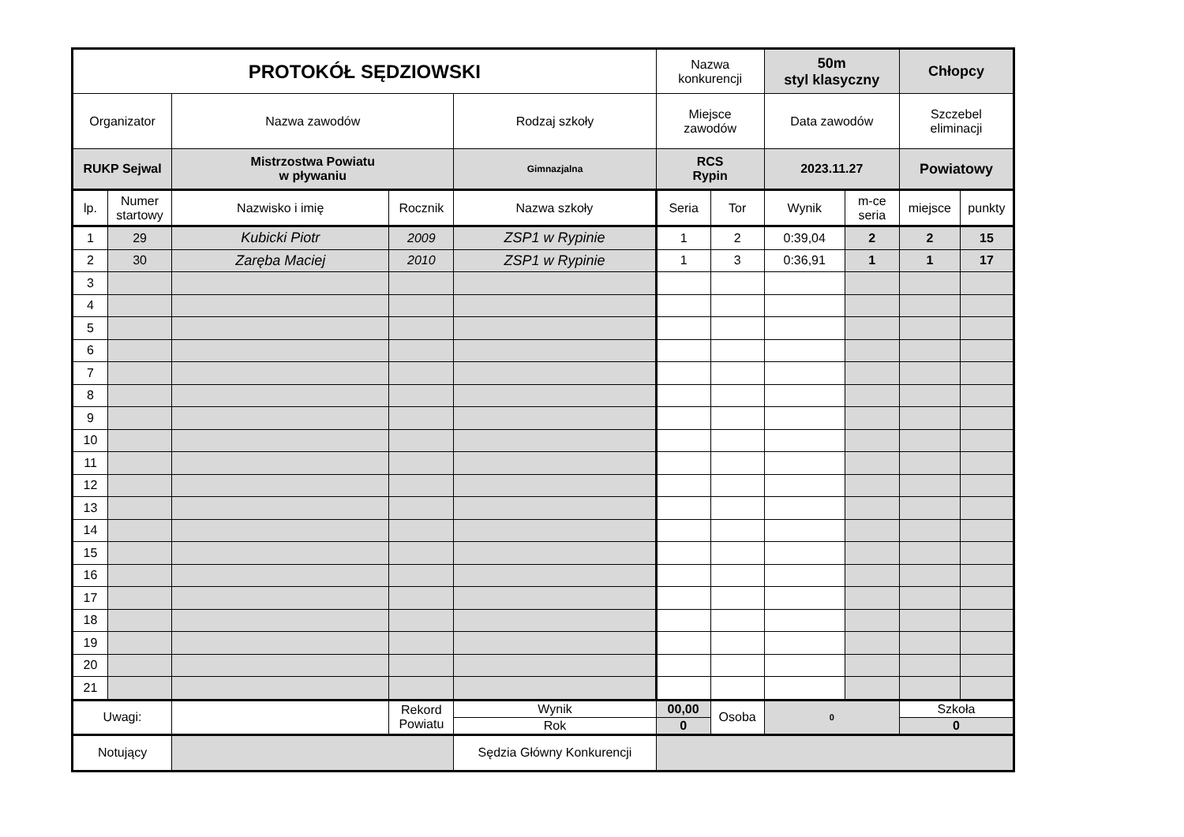| PROTOKÓŁ SĘDZIOWSKI | | | | | Nazwa konkurencji | | 50m styl klasyczny | | Chłopcy | |
| Organizator | | Nazwa zawodów | | Rodzaj szkoły | Miejsce zawodów | | Data zawodów | | Szczebel eliminacji | |
| RUKP Sejwal | | Mistrzostwa Powiatu w pływaniu | | Gimnazjalna | RCS Rypin | | 2023.11.27 | | Powiatowy | |
| lp. | Numer startowy | Nazwisko i imię | Rocznik | Nazwa szkoły | Seria | Tor | Wynik | m-ce seria | miejsce | punkty |
| 1 | 29 | Kubicki Piotr | 2009 | ZSP1 w Rypinie | 1 | 2 | 0:39,04 | 2 | 2 | 15 |
| 2 | 30 | Zaręba Maciej | 2010 | ZSP1 w Rypinie | 1 | 3 | 0:36,91 | 1 | 1 | 17 |
| 3 | | | | | | | | | | |
| 4 | | | | | | | | | | |
| 5 | | | | | | | | | | |
| 6 | | | | | | | | | | |
| 7 | | | | | | | | | | |
| 8 | | | | | | | | | | |
| 9 | | | | | | | | | | |
| 10 | | | | | | | | | | |
| 11 | | | | | | | | | | |
| 12 | | | | | | | | | | |
| 13 | | | | | | | | | | |
| 14 | | | | | | | | | | |
| 15 | | | | | | | | | | |
| 16 | | | | | | | | | | |
| 17 | | | | | | | | | | |
| 18 | | | | | | | | | | |
| 19 | | | | | | | | | | |
| 20 | | | | | | | | | | |
| 21 | | | | | | | | | | |
| Uwagi: | | | Rekord Powiatu | Wynik | 00,00 | Osoba | 0 | | Szkoła | |
| | | | | Rok | 0 | | | | 0 | |
| Notujący | | | | Sędzia Główny Konkurencji | | | | | | |